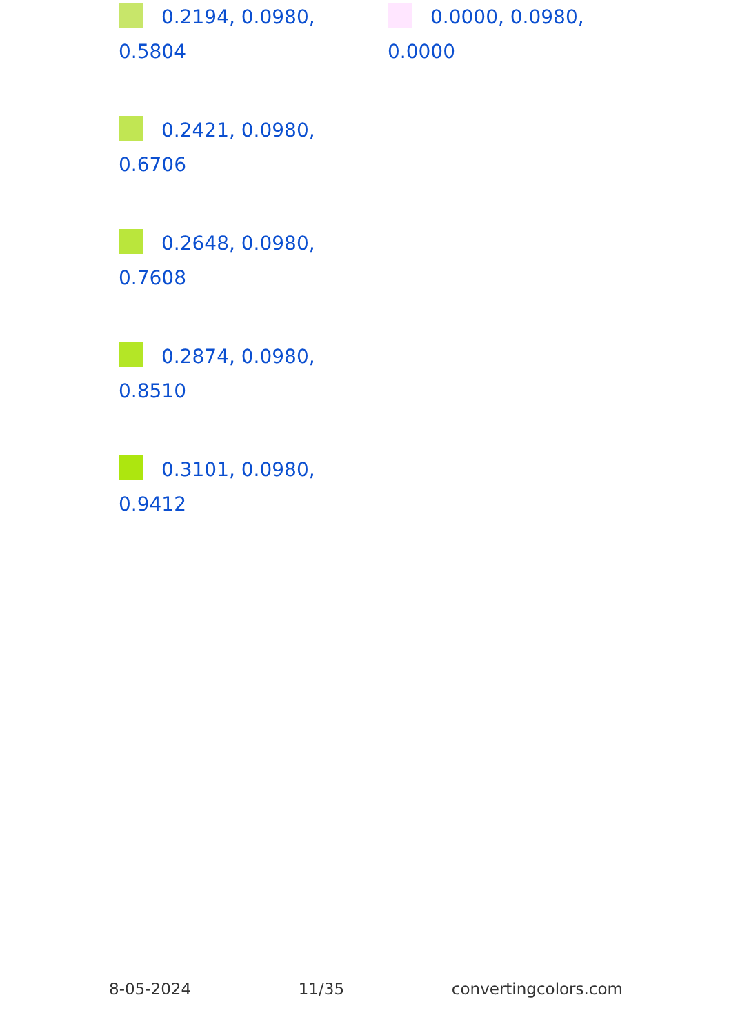0.2194, 0.0980,
0.5804
0.2421, 0.0980,
0.6706
0.2648, 0.0980,
0.7608
0.2874, 0.0980,
0.8510
0.3101, 0.0980,
0.9412
0.0000, 0.0980,
0.0000
8-05-2024 11/35 convertingcolors.com